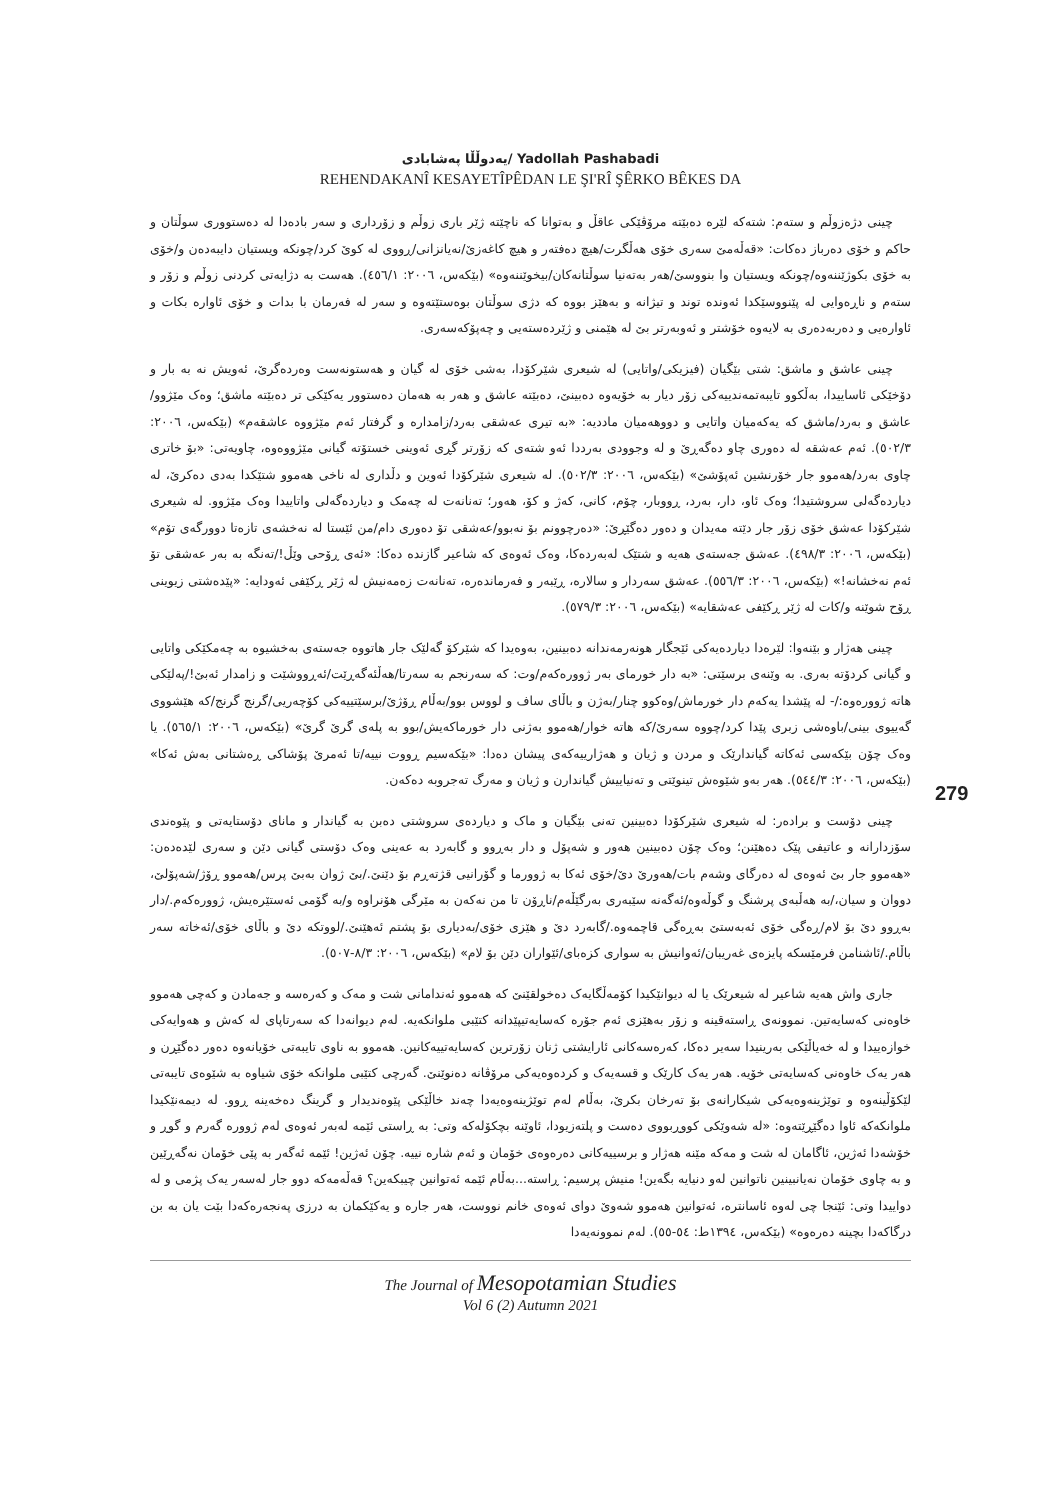یەدوڵڵا پەشابادی/ Yadollah Pashabadi
REHENDAKANÎ KESAYETÎPÊDAN LE ŞI'RÎ ŞÊRKO BÊKES DA
چینی دژەزوڵم و ستەم: شتەکە لێرە دەبێتە مرۆڤێکی عاقڵ و بەتوانا کە ناچێتە ژێر باری زوڵم و زۆرداری و سەر بادەدا لە دەستووری سوڵتان و حاکم و خۆی دەرباز دەکات: «قەڵەمێ سەری خۆی هەڵگرت/هیچ دەفتەر و هیچ کاغەزێ/نەیانزانی/ڕووی لە کوێ کرد/چونکە ویستیان دایبەدەن و/خۆی بە خۆی بکوژێننەوە/چونکە ویستیان وا بنووسێ/هەر بەتەنیا سوڵتانەکان/بیخوێننەوە» (بێکەس، ٢٠٠٦: ٤٥٦/١). هەست بە دژایەتی کردنی زوڵم و زۆر و ستەم و ناڕەوایی لە پێنووسێکدا ئەوندە توند و تیژانە و بەهێز بووە کە دژی سوڵتان بوەستێتەوە و سەر لە فەرمان با بدات و خۆی ئاوارە بکات و ئاوارەیی و دەربەدەری بە لایەوە خۆشتر و ئەوبەرتر بێ لە هێمنی و ژێردەستەیی و چەپۆکەسەری.
چینی عاشق و ماشق: شتی بێگیان (فیزیکی/واتایی) لە شیعری شێرکۆدا، بەشی خۆی لە گیان و هەستونەست وەردەگرێ، ئەویش نە بە بار و دۆخێکی ئاساییدا، بەڵکوو تایبەتمەندییەکی زۆر دیار بە خۆیەوە دەبینێ، دەبێتە عاشق و هەر بە هەمان دەستوور یەکێکی تر دەبێتە ماشق؛ وەک مێژوو/عاشق و بەرد/ماشق کە یەکەمیان واتایی و دووهەمیان ماددیە: «بە تیری عەشقی بەرد/زامدارە و گرفتار ئەم مێژووە عاشقەم» (بێکەس، ٢٠٠٦: ٥٠٢/٣). ئەم عەشقە لە دەوری چاو دەگەڕێ و لە وجوودی بەرددا ئەو شتەی کە زۆرتر گڕی ئەوینی خستۆتە گیانی مێژووەوە، چاویەتی: «بۆ خاتری چاوی بەرد/هەموو جار خۆرنشین ئەپۆشێ» (بێکەس، ٢٠٠٦: ٥٠٢/٣). لە شیعری شێرکۆدا ئەوین و دڵداری لە ناخی هەموو شتێکدا بەدی دەکرێ، لە دیاردەگەلی سروشتیدا؛ وەک ئاو، دار، بەرد، ڕووبار، چۆم، کانی، کەژ و کۆ، هەور؛ تەنانەت لە چەمک و دیاردەگەلی واتاییدا وەک مێژوو. لە شیعری شێرکۆدا عەشق خۆی زۆر جار دێتە مەیدان و دەور دەگێڕێ: «دەرچوونم بۆ نەبوو/عەشقی تۆ دەوری دام/من ئێستا لە نەخشەی تازەتا دوورگەی تۆم» (بێکەس، ٢٠٠٦: ٤٩٨/٣). عەشق جەستەی هەیە و شتێک لەبەردەکا، وەک ئەوەی کە شاعیر گازندە دەکا: «ئەی ڕۆحی وێڵ!/تەنگە بە بەر عەشقی تۆ ئەم نەخشانە!» (بێکەس، ٢٠٠٦: ٥٥٦/٣). عەشق سەردار و سالارە، ڕێبەر و فەرماندەرە، تەنانەت زەمەنیش لە ژێر ڕکێفی ئەودایە: «پێدەشتی زیوینی ڕۆح شوێنە و/کات لە ژێر ڕکێفی عەشقایە» (بێکەس، ٢٠٠٦: ٥٧٩/٣).
چینی هەژار و بێنەوا: لێرەدا دیاردەیەکی ئێجگار هونەرمەندانە دەبینین، بەوەیدا کە شێرکۆ گەلێک جار هاتووە جەستەی بەخشیوە بە چەمکێکی واتایی و گیانی کردۆتە بەری. بە وێنەی برسێتی: «بە دار خورمای بەر ژوورەکەم/وت: کە سەرنجم بە سەرتا/هەڵئەگەڕێت/ئەڕووشێت و زامدار ئەبێ!/پەلێکی هاتە ژوورەوە:/- لە پێشدا یەکەم دار خورماش/وەکوو چنار/بەژن و باڵای ساف و لووس بوو/بەڵام ڕۆژێ/برسێتییەکی کۆچەریی/گرنج گرنج/کە هێشووی گەییوی بینی/باوەشی زبری پێدا کرد/چووە سەرێ/کە هاتە خوار/هەموو بەژنی دار خورماکەیش/بوو بە پلەی گرێ گرێ» (بێکەس، ٢٠٠٦: ٥٦٥/١). یا وەک چۆن بێکەسی ئەکاتە گیاندارێک و مردن و ژیان و هەژارییەکەی پیشان دەدا: «بێکەسیم ڕووت نییە/تا ئەمرێ پۆشاکی ڕەشتانی بەش ئەکا» (بێکەس، ٢٠٠٦: ٥٤٤/٣). هەر بەو شێوەش تینوێتی و تەنیاییش گیاندارن و ژیان و مەرگ تەجروبە دەکەن.
چینی دۆست و برادەر: لە شیعری شێرکۆدا دەبینین تەنی بێگیان و ماک و دیاردەی سروشتی دەبن بە گیاندار و مانای دۆستایەتی و پێوەندی سۆزدارانە و عاتیفی پێک دەهێنن؛ وەک چۆن دەبینین هەور و شەپۆل و دار بەڕوو و گابەرد بە عەینی وەک دۆستی گیانی دێن و سەری لێدەدەن: «هەموو جار بێ ئەوەی لە دەرگای وشەم بات/هەورێ دێ/خۆی ئەکا بە ژوورما و گۆرانیی قژتەڕم بۆ دێنێ./بێ ژوان بەبێ پرس/هەموو ڕۆژ/شەپۆلێ، دووان و سیان،/بە هەڵبەی پرشنگ و گوڵەوە/ئەگەنە سێبەری بەرگێڵەم/ناڕۆن تا من نەکەن بە مێرگی هۆنراوە و/بە گۆمی ئەستێرەیش، ژوورەکەم./دار بەڕوو دێ بۆ لام/ڕەگی خۆی ئەبەستێ بەڕەگی قاچمەوە./گابەرد دێ و هێزی خۆی/بەدیاری بۆ پشتم ئەهێنێ./لووتکە دێ و باڵای خۆی/ئەخاتە سەر باڵام./ئاشنامن فرمێسکە پایزەی غەریبان/ئەوانیش بە سواری کزەبای/ئێواران دێن بۆ لام» (بێکەس، ٢٠٠٦: ٨/٣-٥٠٧).
جاری واش هەیە شاعیر لە شیعرێک یا لە دیوانێکیدا کۆمەڵگایەک دەخولقێنێ کە هەموو ئەندامانی شت و مەک و کەرەسە و جەمادن و کەچی هەموو خاوەنی کەسایەتین. نموونەی ڕاستەقینە و زۆر بەهێزی ئەم جۆرە کەسایەتیپێدانە کتێبی ملوانکەیە. لەم دیوانەدا کە سەرتاپای لە کەش و هەوایەکی خوازەییدا و لە خەیاڵێکی بەرینیدا سەیر دەکا، کەرەسەکانی ئارایشتی ژنان زۆرترین کەسایەتییەکانین. هەموو بە ناوی تایبەتی خۆیانەوە دەور دەگێڕن و هەر یەک خاوەنی کەسایەتی خۆیە. هەر یەک کارێک و قسەیەک و کردەوەیەکی مرۆڤانە دەنوێنێ. گەرچی کتێبی ملوانکە خۆی شیاوە بە شێوەی تایبەتی لێکۆڵینەوە و توێژینەوەیەکی شیکارانەی بۆ تەرخان بکرێ، بەڵام لەم توێژینەوەیەدا چەند خاڵێکی پێوەندیدار و گرینگ دەخەینە ڕوو. لە دیمەنێکیدا ملوانکەکە ئاوا دەگێڕێتەوە: «لە شەوێکی کووڕبووی دەست و پلتەزیودا، ئاوێنە بچکۆلەکە وتی: بە ڕاستی ئێمە لەبەر ئەوەی لەم ژوورە گەرم و گوڕ و خۆشەدا ئەژین، ئاگامان لە شت و مەکە مێنە هەژار و برسییەکانی دەرەوەی خۆمان و ئەم شارە نییە. چۆن ئەژین! ئێمە ئەگەر بە پێی خۆمان نەگەڕێین و بە چاوی خۆمان نەیانبینین ناتوانین لەو دنیایە بگەین! منیش پرسیم: ڕاستە...بەڵام ئێمە ئەتوانین چیبکەین؟ قەڵەمەکە دوو جار لەسەر یەک پژمی و لە دواییدا وتی: ئێنجا چی لەوە ئاسانترە، ئەتوانین هەموو شەوێ دوای ئەوەی خانم نووست، هەر جارە و یەکێکمان بە درزی پەنجەرەکەدا بێت یان بە بن درگاکەدا بچینە دەرەوە» (بێکەس، ١٣٩٤ط: ٥٤-٥٥). لەم نموونەیەدا
279
The Journal of Mesopotamian Studies
Vol 6 (2) Autumn 2021